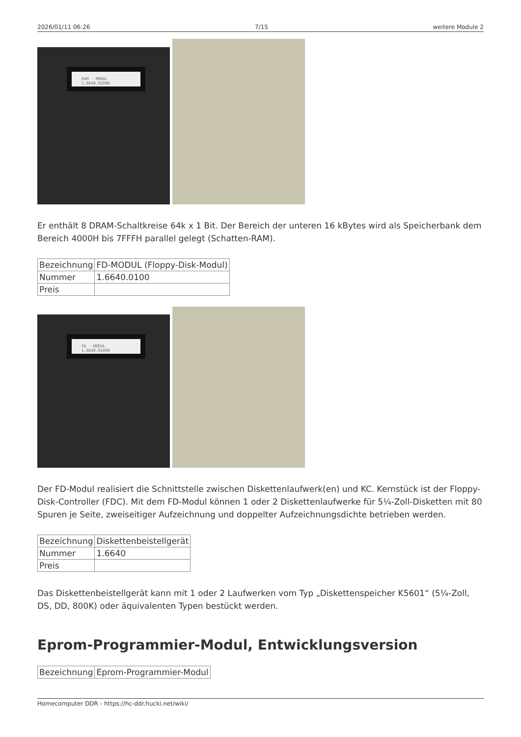2026/01/11 06:26 7/15 weitere Module 2
RAM - MODUL
1.6640.02080
Er enthält 8 DRAM-Schaltkreise 64k x 1 Bit. Der Bereich der unteren 16 kBytes wird als Speicherbank dem Bereich 4000H bis 7FFFH parallel gelegt (Schatten-RAM).
| Bezeichnung | FD-MODUL (Floppy-Disk-Modul) |
| Nummer | 1.6640.0100 |
| Preis | |
FD - MODUL
1.6640.01000
Der FD-Modul realisiert die Schnittstelle zwischen Diskettenlaufwerk(en) und KC. Kernstück ist der Floppy-Disk-Controller (FDC). Mit dem FD-Modul können 1 oder 2 Diskettenlaufwerke für 5¼-Zoll-Disketten mit 80 Spuren je Seite, zweiseitiger Aufzeichnung und doppelter Aufzeichnungsdichte betrieben werden.
| Bezeichnung | Diskettenbeistellgerät |
| Nummer | 1.6640 |
| Preis | |
Das Diskettenbeistellgerät kann mit 1 oder 2 Laufwerken vom Typ „Diskettenspeicher K5601“ (5¼-Zoll, DS, DD, 800K) oder äquivalenten Typen bestückt werden.
Eprom-Programmier-Modul, Entwicklungsversion
| Bezeichnung | Eprom-Programmier-Modul |
Homecomputer DDR - https://hc-ddr.hucki.net/wiki/